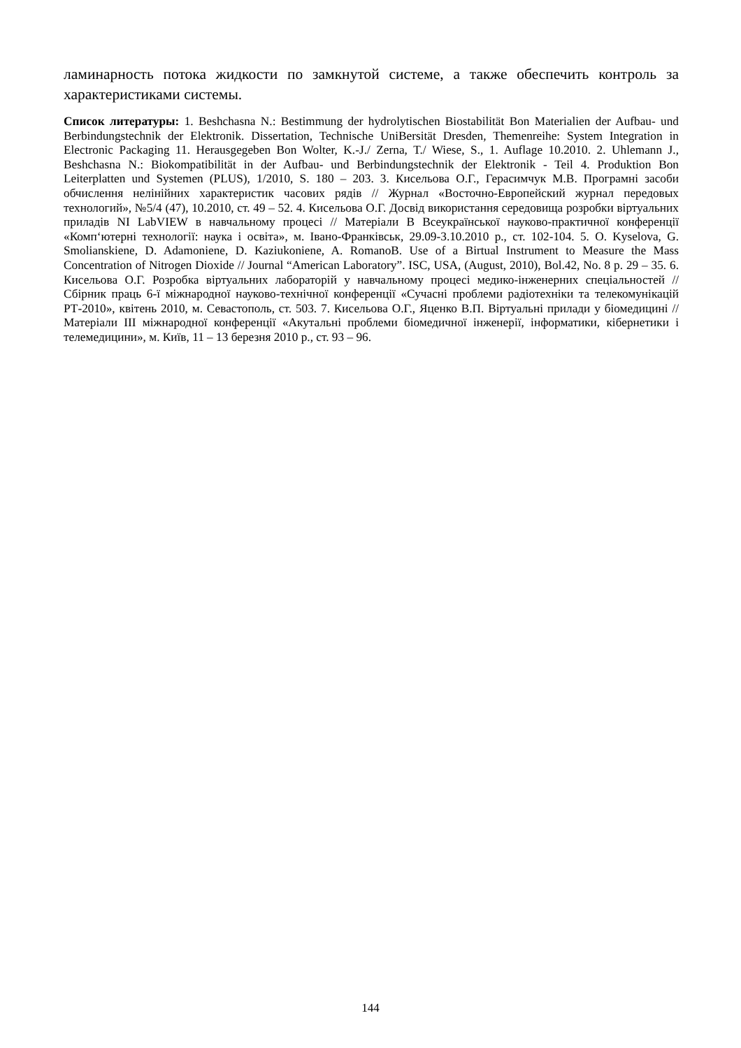ламинарность потока жидкости по замкнутой системе, а также обеспечить контроль за характеристиками системы.
Список литературы: 1. Beshchasna N.: Bestimmung der hydrolytischen Biostabilität Bon Materialien der Aufbau- und Berbindungstechnik der Elektronik. Dissertation, Technische UniBersität Dresden, Themenreihe: System Integration in Electronic Packaging 11. Herausgegeben Bon Wolter, K.-J./ Zerna, T./ Wiese, S., 1. Auflage 10.2010. 2. Uhlemann J., Beshchasna N.: Biokompatibilität in der Aufbau- und Berbindungstechnik der Elektronik - Teil 4. Produktion Bon Leiterplatten und Systemen (PLUS), 1/2010, S. 180 – 203. 3. Кисельова О.Г., Герасимчук М.В. Програмні засоби обчислення нелінійних характеристик часових рядів // Журнал «Восточно-Европейский журнал передовых технологий», №5/4 (47), 10.2010, ст. 49 – 52. 4. Кисельова О.Г. Досвід використання середовища розробки віртуальних приладів NI LabVIEW в навчальному процесі // Матеріали В Всеукраїнської науково-практичної конференції «Комп‘ютерні технології: наука і освіта», м. Івано-Франківськ, 29.09-3.10.2010 р., ст. 102-104. 5. O. Kyselova, G. Smolianskiene, D. Adamoniene, D. Kaziukoniene, A. RomanoB. Use of a Birtual Instrument to Measure the Mass Concentration of Nitrogen Dioxide // Journal “American Laboratory”. ISC, USA, (August, 2010), Bol.42, No. 8 p. 29 – 35. 6. Кисельова О.Г. Розробка віртуальних лабораторій у навчальному процесі медико-інженерних спеціальностей // Сбірник праць 6-ї міжнародної науково-технічної конференції «Сучасні проблеми радіотехніки та телекомунікацій РТ-2010», квітень 2010, м. Севастополь, ст. 503. 7. Кисельова О.Г., Яценко В.П. Віртуальні прилади у біомедицині // Матеріали III міжнародної конференції «Акутальні проблеми біомедичної інженерії, інформатики, кібернетики і телемедицини», м. Київ, 11 – 13 березня 2010 р., ст. 93 – 96.
144